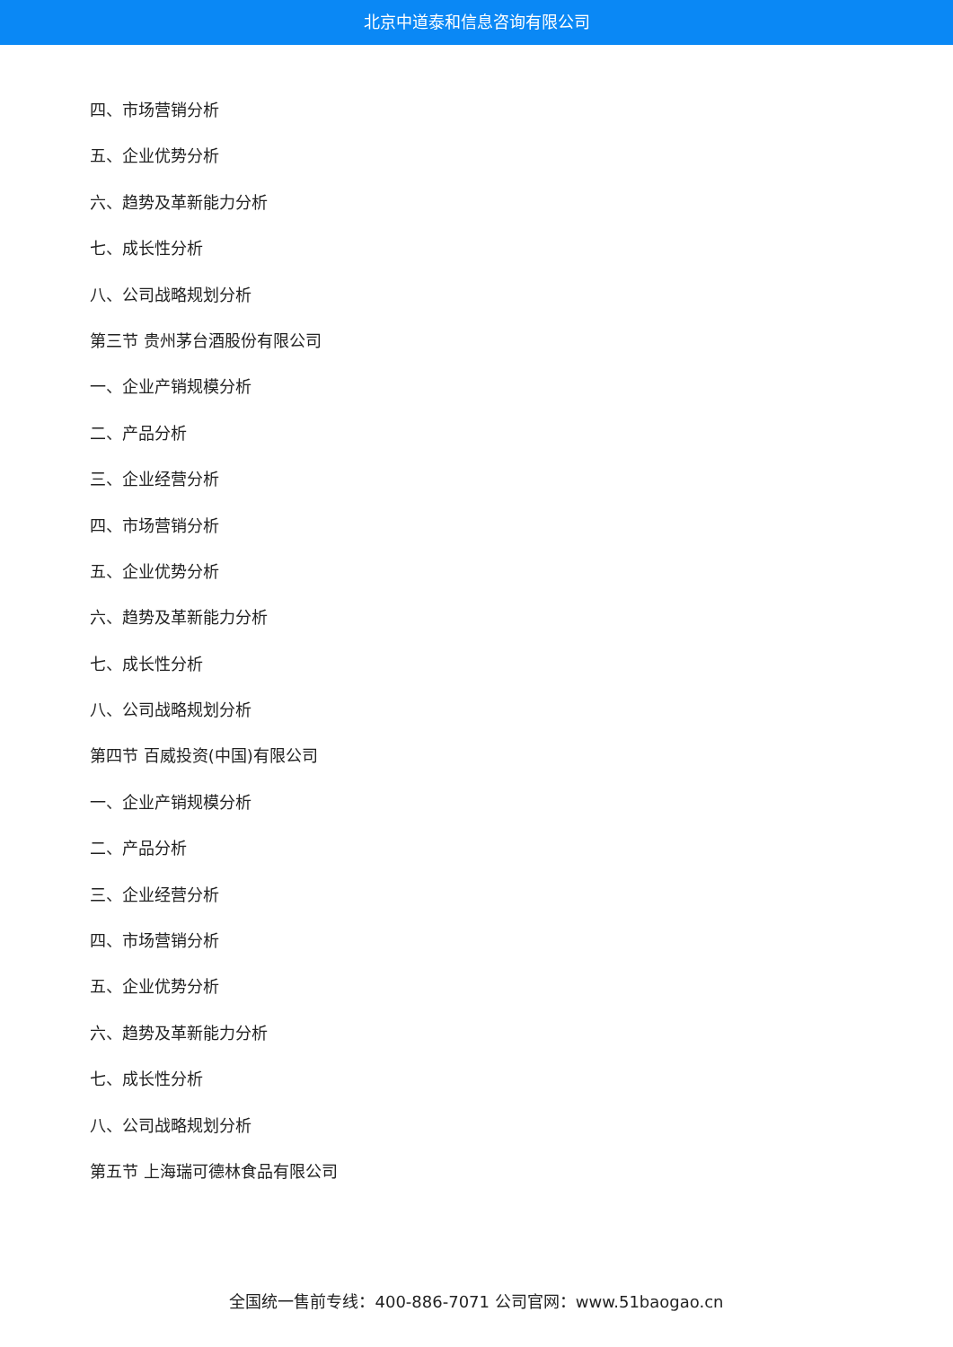北京中道泰和信息咨询有限公司
四、市场营销分析
五、企业优势分析
六、趋势及革新能力分析
七、成长性分析
八、公司战略规划分析
第三节 贵州茅台酒股份有限公司
一、企业产销规模分析
二、产品分析
三、企业经营分析
四、市场营销分析
五、企业优势分析
六、趋势及革新能力分析
七、成长性分析
八、公司战略规划分析
第四节 百威投资(中国)有限公司
一、企业产销规模分析
二、产品分析
三、企业经营分析
四、市场营销分析
五、企业优势分析
六、趋势及革新能力分析
七、成长性分析
八、公司战略规划分析
第五节 上海瑞可德林食品有限公司
全国统一售前专线：400-886-7071 公司官网：www.51baogao.cn